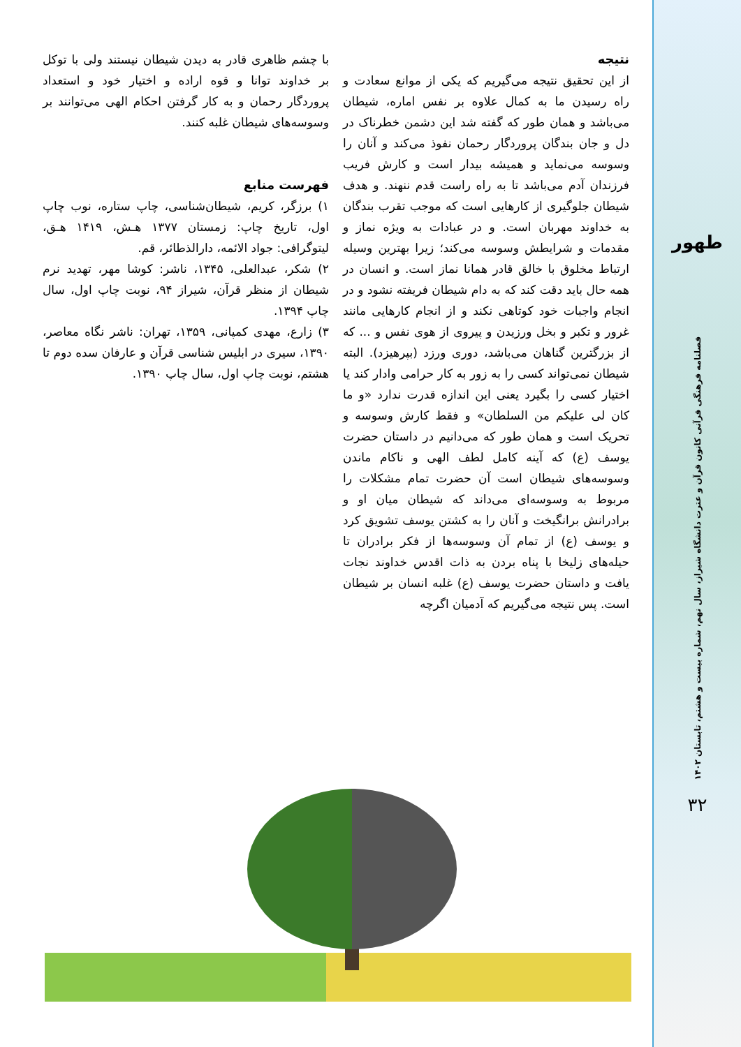طهور
فصلنامه فرهنگی قرآنی کانون قرآن و عترت دانشگاه شیراز، سال نهم، شماره بیست و هشتم، تابستان ۱۴۰۲
۳۲
نتیجه
از این تحقیق نتیجه می‌گیریم که یکی از موانع سعادت و راه رسیدن ما به کمال علاوه بر نفس اماره، شیطان می‌باشد و همان طور که گفته شد این دشمن خطرناک در دل و جان بندگان پروردگار رحمان نفوذ می‌کند و آنان را وسوسه می‌نماید و همیشه بیدار است و کارش فریب فرزندان آدم می‌باشد تا به راه راست قدم ننهند. و هدف شیطان جلوگیری از کارهایی است که موجب تقرب بندگان به خداوند مهربان است. و در عبادات به ویژه نماز و مقدمات و شرایطش وسوسه می‌کند؛ زیرا بهترین وسیله ارتباط مخلوق با خالق قادر همانا نماز است. و انسان در همه حال باید دقت کند که به دام شیطان فریفته نشود و در انجام واجبات خود کوتاهی نکند و از انجام کارهایی مانند غرور و تکبر و بخل ورزیدن و پیروی از هوی نفس و ... که از بزرگترین گناهان می‌باشد، دوری ورزد (بپرهیزد). البته شیطان نمی‌تواند کسی را به زور به کار حرامی وادار کند یا اختیار کسی را بگیرد یعنی این اندازه قدرت ندارد «و ما کان لی علیکم من السلطان» و فقط کارش وسوسه و تحریک است و همان طور که می‌دانیم در داستان حضرت یوسف (ع) که آینه کامل لطف الهی و ناکام ماندن وسوسه‌های شیطان است آن حضرت تمام مشکلات را مربوط به وسوسه‌ای می‌داند که شیطان میان او و برادرانش برانگیخت و آنان را به کشتن یوسف تشویق کرد و یوسف (ع) از تمام آن وسوسه‌ها از فکر برادران تا حیله‌های زلیخا با پناه بردن به ذات اقدس خداوند نجات یافت و داستان حضرت یوسف (ع) غلبه انسان بر شیطان است. پس نتیجه می‌گیریم که آدمیان اگرچه
با چشم ظاهری قادر به دیدن شیطان نیستند ولی با توکل بر خداوند توانا و قوه اراده و اختیار خود و استعداد پروردگار رحمان و به کار گرفتن احکام الهی می‌توانند بر وسوسه‌های شیطان غلبه کنند.
فهرست منابع
۱) برزگر، کریم، شیطان‌شناسی، چاپ ستاره، نوب چاپ اول، تاریخ چاپ: زمستان ۱۳۷۷ هـش، ۱۴۱۹ هـق، لیتوگرافی: جواد الائمه، دارالذطائر، قم.
۲) شکر، عبدالعلی، ۱۳۴۵، ناشر: کوشا مهر، تهدید نرم شیطان از منظر قرآن، شیراز ۹۴، نوبت چاپ اول، سال چاپ ۱۳۹۴.
۳) زارع، مهدی کمپانی، ۱۳۵۹، تهران: ناشر نگاه معاصر، ۱۳۹۰، سیری در ابلیس شناسی قرآن و عارفان سده دوم تا هشتم، نوبت چاپ اول، سال چاپ ۱۳۹۰.